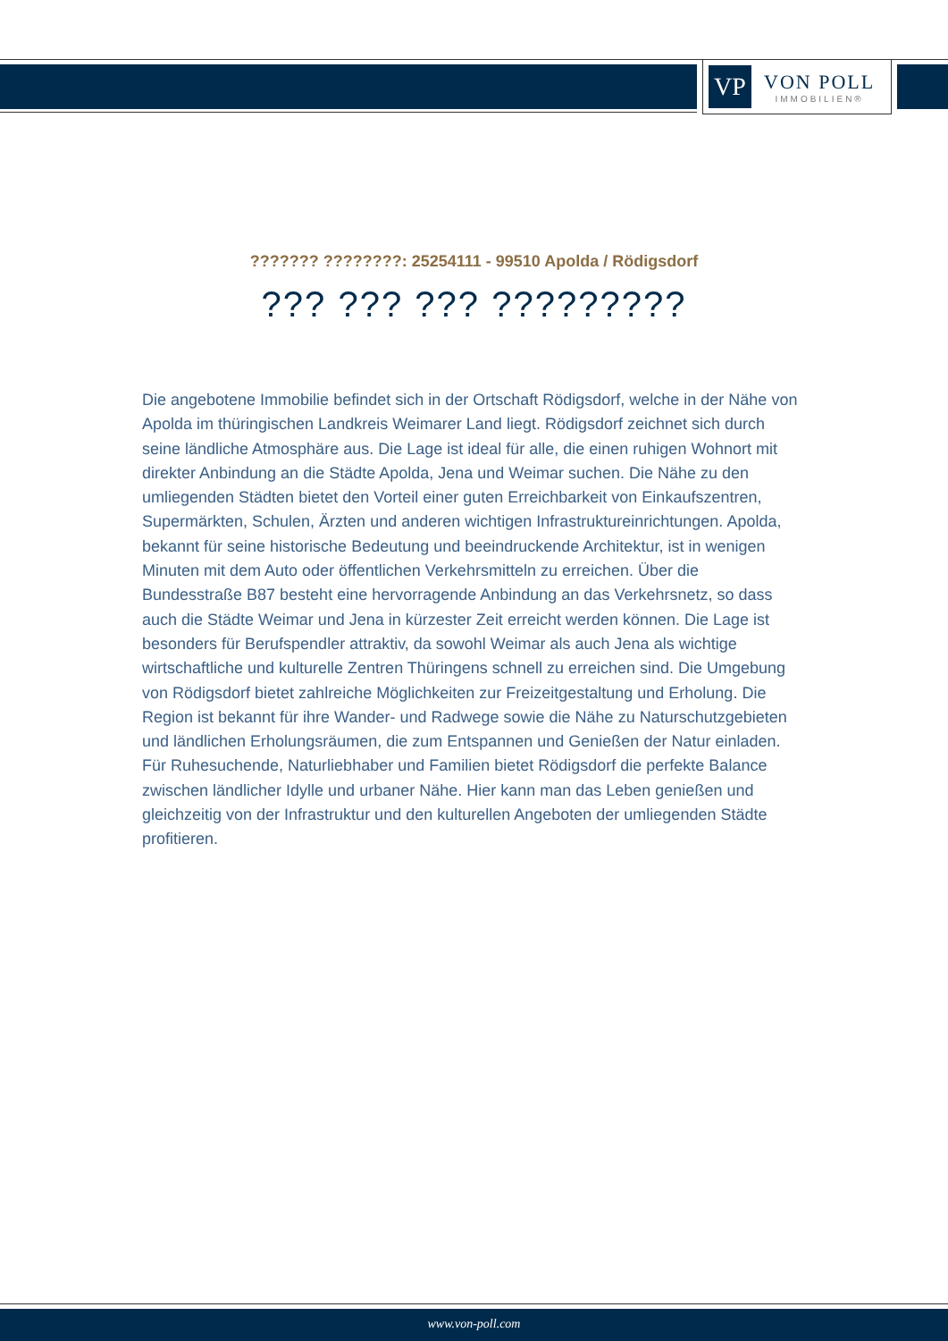VP
VON POLL
IMMOBILIEN®
??????? ????????: 25254111 - 99510 Apolda / Rödigsdorf
??? ??? ??? ?????????
Die angebotene Immobilie befindet sich in der Ortschaft Rödigsdorf, welche in der Nähe von Apolda im thüringischen Landkreis Weimarer Land liegt. Rödigsdorf zeichnet sich durch seine ländliche Atmosphäre aus. Die Lage ist ideal für alle, die einen ruhigen Wohnort mit direkter Anbindung an die Städte Apolda, Jena und Weimar suchen. Die Nähe zu den umliegenden Städten bietet den Vorteil einer guten Erreichbarkeit von Einkaufszentren, Supermärkten, Schulen, Ärzten und anderen wichtigen Infrastruktureinrichtungen. Apolda, bekannt für seine historische Bedeutung und beeindruckende Architektur, ist in wenigen Minuten mit dem Auto oder öffentlichen Verkehrsmitteln zu erreichen. Über die Bundesstraße B87 besteht eine hervorragende Anbindung an das Verkehrsnetz, so dass auch die Städte Weimar und Jena in kürzester Zeit erreicht werden können. Die Lage ist besonders für Berufspendler attraktiv, da sowohl Weimar als auch Jena als wichtige wirtschaftliche und kulturelle Zentren Thüringens schnell zu erreichen sind. Die Umgebung von Rödigsdorf bietet zahlreiche Möglichkeiten zur Freizeitgestaltung und Erholung. Die Region ist bekannt für ihre Wander- und Radwege sowie die Nähe zu Naturschutzgebieten und ländlichen Erholungsräumen, die zum Entspannen und Genießen der Natur einladen. Für Ruhesuchende, Naturliebhaber und Familien bietet Rödigsdorf die perfekte Balance zwischen ländlicher Idylle und urbaner Nähe. Hier kann man das Leben genießen und gleichzeitig von der Infrastruktur und den kulturellen Angeboten der umliegenden Städte profitieren.
www.von-poll.com